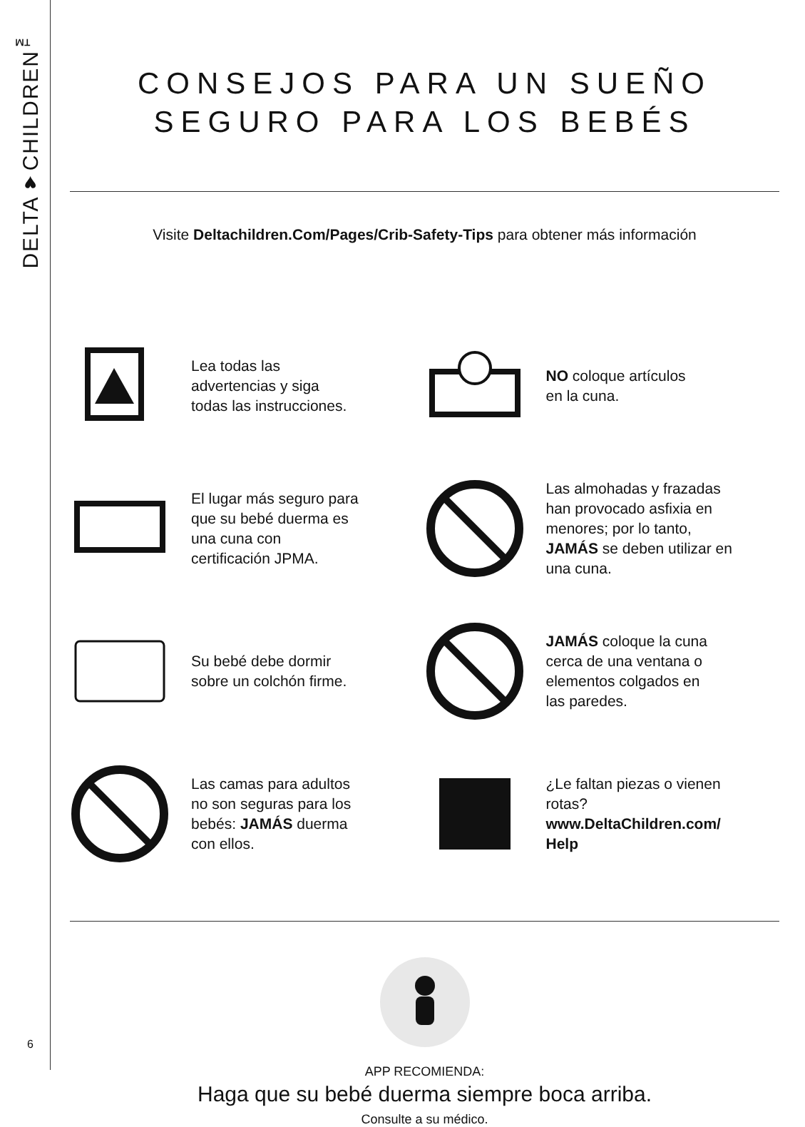DELTA♥CHILDREN<sup>™</sup>
6
CONSEJOS PARA UN SUEÑO
SEGURO PARA LOS BEBÉS
Visite Deltachildren.Com/Pages/Crib-Safety-Tips para obtener más información
Lea todas las
advertencias y siga
todas las instrucciones.
NO coloque artículos
en la cuna.
El lugar más seguro para
que su bebé duerma es
una cuna con
certificación JPMA.
Las almohadas y frazadas
han provocado asfixia en
menores; por lo tanto,
JAMÁS se deben utilizar en
una cuna.
Su bebé debe dormir
sobre un colchón firme.
JAMÁS coloque la cuna
cerca de una ventana o
elementos colgados en
las paredes.
Las camas para adultos
no son seguras para los
bebés: JAMÁS duerma
con ellos.
¿Le faltan piezas o vienen
rotas?
www.DeltaChildren.com/
Help
APP RECOMIENDA:
Haga que su bebé duerma siempre boca arriba.
Consulte a su médico.